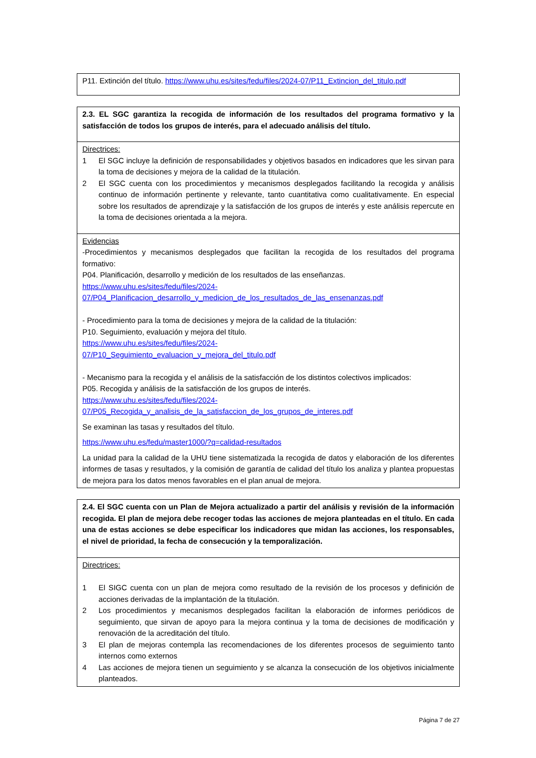| P11. Extinción del título. https://www.uhu.es/sites/fedu/files/2024-07/P11_Extincion_del_titulo.pdf |
| 2.3. EL SGC garantiza la recogida de información de los resultados del programa formativo y la satisfacción de todos los grupos de interés, para el adecuado análisis del título. |
| Directrices: 1 El SGC incluye la definición de responsabilidades y objetivos basados en indicadores que les sirvan para la toma de decisiones y mejora de la calidad de la titulación. 2 El SGC cuenta con los procedimientos y mecanismos desplegados facilitando la recogida y análisis continuo de información pertinente y relevante, tanto cuantitativa como cualitativamente. En especial sobre los resultados de aprendizaje y la satisfacción de los grupos de interés y este análisis repercute en la toma de decisiones orientada a la mejora. |
| Evidencias -Procedimientos y mecanismos desplegados que facilitan la recogida de los resultados del programa formativo: P04. Planificación, desarrollo y medición de los resultados de las enseñanzas. https://www.uhu.es/sites/fedu/files/2024- 07/P04_Planificacion_desarrollo_y_medicion_de_los_resultados_de_las_ensenanzas.pdf - Procedimiento para la toma de decisiones y mejora de la calidad de la titulación: P10. Seguimiento, evaluación y mejora del título. https://www.uhu.es/sites/fedu/files/2024- 07/P10_Seguimiento_evaluacion_y_mejora_del_titulo.pdf - Mecanismo para la recogida y el análisis de la satisfacción de los distintos colectivos implicados: P05. Recogida y análisis de la satisfacción de los grupos de interés. https://www.uhu.es/sites/fedu/files/2024- 07/P05_Recogida_y_analisis_de_la_satisfaccion_de_los_grupos_de_interes.pdf Se examinan las tasas y resultados del título. https://www.uhu.es/fedu/master1000/?q=calidad-resultados La unidad para la calidad de la UHU tiene sistematizada la recogida de datos y elaboración de los diferentes informes de tasas y resultados, y la comisión de garantía de calidad del título los analiza y plantea propuestas de mejora para los datos menos favorables en el plan anual de mejora. |
| 2.4. El SGC cuenta con un Plan de Mejora actualizado a partir del análisis y revisión de la información recogida. El plan de mejora debe recoger todas las acciones de mejora planteadas en el título. En cada una de estas acciones se debe especificar los indicadores que midan las acciones, los responsables, el nivel de prioridad, la fecha de consecución y la temporalización. |
| Directrices: 1 El SIGC cuenta con un plan de mejora como resultado de la revisión de los procesos y definición de acciones derivadas de la implantación de la titulación. 2 Los procedimientos y mecanismos desplegados facilitan la elaboración de informes periódicos de seguimiento, que sirvan de apoyo para la mejora continua y la toma de decisiones de modificación y renovación de la acreditación del título. 3 El plan de mejoras contempla las recomendaciones de los diferentes procesos de seguimiento tanto internos como externos 4 Las acciones de mejora tienen un seguimiento y se alcanza la consecución de los objetivos inicialmente planteados. |
Página 7 de 27